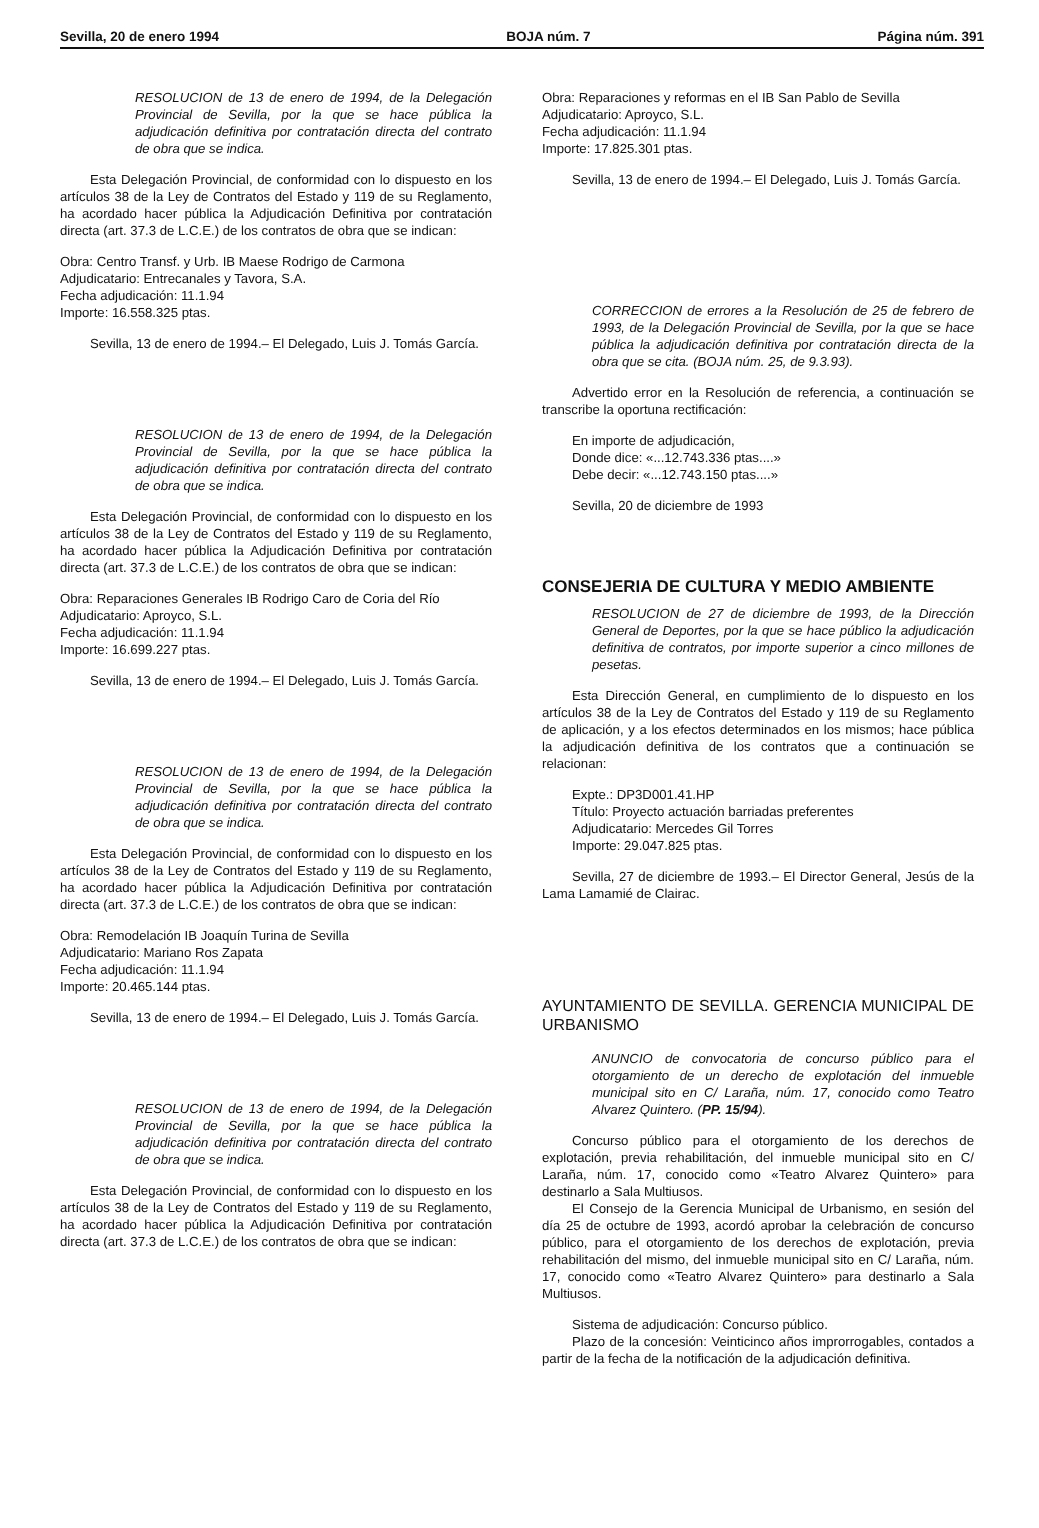Sevilla, 20 de enero 1994 BOJA núm. 7 Página núm. 391
RESOLUCION de 13 de enero de 1994, de la Delegación Provincial de Sevilla, por la que se hace pública la adjudicación definitiva por contratación directa del contrato de obra que se indica.
Esta Delegación Provincial, de conformidad con lo dispuesto en los artículos 38 de la Ley de Contratos del Estado y 119 de su Reglamento, ha acordado hacer pública la Adjudicación Definitiva por contratación directa (art. 37.3 de L.C.E.) de los contratos de obra que se indican:
Obra: Centro Transf. y Urb. IB Maese Rodrigo de Carmona
Adjudicatario: Entrecanales y Tavora, S.A.
Fecha adjudicación: 11.1.94
Importe: 16.558.325 ptas.
Sevilla, 13 de enero de 1994.– El Delegado, Luis J. Tomás García.
RESOLUCION de 13 de enero de 1994, de la Delegación Provincial de Sevilla, por la que se hace pública la adjudicación definitiva por contratación directa del contrato de obra que se indica.
Esta Delegación Provincial, de conformidad con lo dispuesto en los artículos 38 de la Ley de Contratos del Estado y 119 de su Reglamento, ha acordado hacer pública la Adjudicación Definitiva por contratación directa (art. 37.3 de L.C.E.) de los contratos de obra que se indican:
Obra: Reparaciones Generales IB Rodrigo Caro de Coria del Río
Adjudicatario: Aproyco, S.L.
Fecha adjudicación: 11.1.94
Importe: 16.699.227 ptas.
Sevilla, 13 de enero de 1994.– El Delegado, Luis J. Tomás García.
RESOLUCION de 13 de enero de 1994, de la Delegación Provincial de Sevilla, por la que se hace pública la adjudicación definitiva por contratación directa del contrato de obra que se indica.
Esta Delegación Provincial, de conformidad con lo dispuesto en los artículos 38 de la Ley de Contratos del Estado y 119 de su Reglamento, ha acordado hacer pública la Adjudicación Definitiva por contratación directa (art. 37.3 de L.C.E.) de los contratos de obra que se indican:
Obra: Remodelación IB Joaquín Turina de Sevilla
Adjudicatario: Mariano Ros Zapata
Fecha adjudicación: 11.1.94
Importe: 20.465.144 ptas.
Sevilla, 13 de enero de 1994.– El Delegado, Luis J. Tomás García.
RESOLUCION de 13 de enero de 1994, de la Delegación Provincial de Sevilla, por la que se hace pública la adjudicación definitiva por contratación directa del contrato de obra que se indica.
Esta Delegación Provincial, de conformidad con lo dispuesto en los artículos 38 de la Ley de Contratos del Estado y 119 de su Reglamento, ha acordado hacer pública la Adjudicación Definitiva por contratación directa (art. 37.3 de L.C.E.) de los contratos de obra que se indican:
Obra: Reparaciones y reformas en el IB San Pablo de Sevilla
Adjudicatario: Aproyco, S.L.
Fecha adjudicación: 11.1.94
Importe: 17.825.301 ptas.
Sevilla, 13 de enero de 1994.– El Delegado, Luis J. Tomás García.
CORRECCION de errores a la Resolución de 25 de febrero de 1993, de la Delegación Provincial de Sevilla, por la que se hace pública la adjudicación definitiva por contratación directa de la obra que se cita. (BOJA núm. 25, de 9.3.93).
Advertido error en la Resolución de referencia, a continuación se transcribe la oportuna rectificación:
En importe de adjudicación,
Donde dice: «...12.743.336 ptas....»
Debe decir: «...12.743.150 ptas....»
Sevilla, 20 de diciembre de 1993
CONSEJERIA DE CULTURA Y MEDIO AMBIENTE
RESOLUCION de 27 de diciembre de 1993, de la Dirección General de Deportes, por la que se hace público la adjudicación definitiva de contratos, por importe superior a cinco millones de pesetas.
Esta Dirección General, en cumplimiento de lo dispuesto en los artículos 38 de la Ley de Contratos del Estado y 119 de su Reglamento de aplicación, y a los efectos determinados en los mismos; hace pública la adjudicación definitiva de los contratos que a continuación se relacionan:
Expte.: DP3D001.41.HP
Título: Proyecto actuación barriadas preferentes
Adjudicatario: Mercedes Gil Torres
Importe: 29.047.825 ptas.
Sevilla, 27 de diciembre de 1993.– El Director General, Jesús de la Lama Lamamié de Clairac.
AYUNTAMIENTO DE SEVILLA. GERENCIA MUNICIPAL DE URBANISMO
ANUNCIO de convocatoria de concurso público para el otorgamiento de un derecho de explotación del inmueble municipal sito en C/ Laraña, núm. 17, conocido como Teatro Alvarez Quintero. (PP. 15/94).
Concurso público para el otorgamiento de los derechos de explotación, previa rehabilitación, del inmueble municipal sito en C/ Laraña, núm. 17, conocido como «Teatro Alvarez Quintero» para destinarlo a Sala Multiusos.
El Consejo de la Gerencia Municipal de Urbanismo, en sesión del día 25 de octubre de 1993, acordó aprobar la celebración de concurso público, para el otorgamiento de los derechos de explotación, previa rehabilitación del mismo, del inmueble municipal sito en C/ Laraña, núm. 17, conocido como «Teatro Alvarez Quintero» para destinarlo a Sala Multiusos.
Sistema de adjudicación: Concurso público.
Plazo de la concesión: Veinticinco años improrrogables, contados a partir de la fecha de la notificación de la adjudicación definitiva.